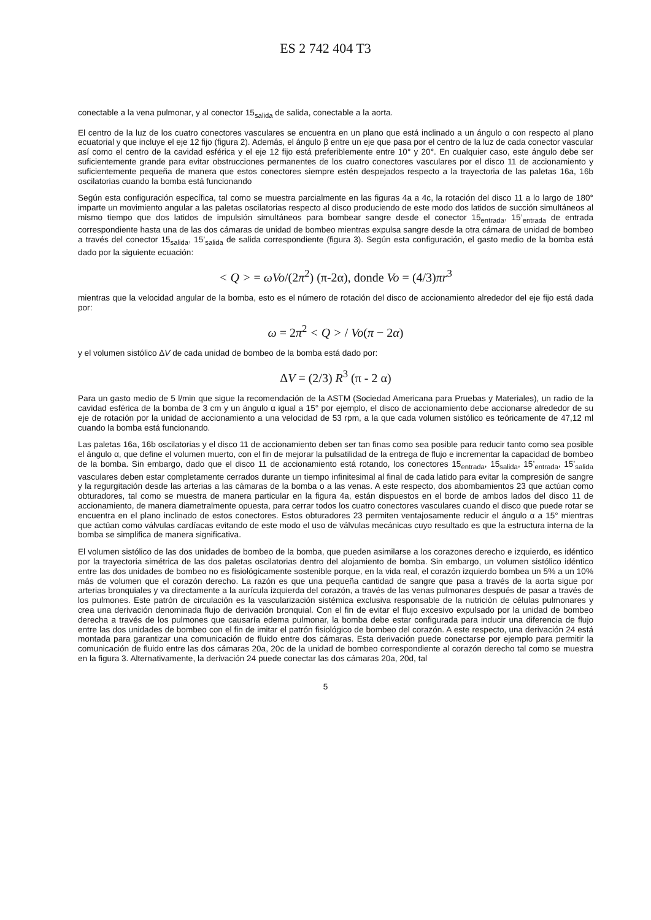ES 2 742 404 T3
conectable a la vena pulmonar, y al conector 15<sub>salida</sub> de salida, conectable a la aorta.
El centro de la luz de los cuatro conectores vasculares se encuentra en un plano que está inclinado a un ángulo α con respecto al plano ecuatorial y que incluye el eje 12 fijo (figura 2). Además, el ángulo β entre un eje que pasa por el centro de la luz de cada conector vascular así como el centro de la cavidad esférica y el eje 12 fijo está preferiblemente entre 10° y 20°. En cualquier caso, este ángulo debe ser suficientemente grande para evitar obstrucciones permanentes de los cuatro conectores vasculares por el disco 11 de accionamiento y suficientemente pequeña de manera que estos conectores siempre estén despejados respecto a la trayectoria de las paletas 16a, 16b oscilatorias cuando la bomba está funcionando
Según esta configuración específica, tal como se muestra parcialmente en las figuras 4a a 4c, la rotación del disco 11 a lo largo de 180° imparte un movimiento angular a las paletas oscilatorias respecto al disco produciendo de este modo dos latidos de succión simultáneos al mismo tiempo que dos latidos de impulsión simultáneos para bombear sangre desde el conector 15<sub>entrada</sub>, 15’<sub>entrada</sub> de entrada correspondiente hasta una de las dos cámaras de unidad de bombeo mientras expulsa sangre desde la otra cámara de unidad de bombeo a través del conector 15<sub>salida</sub>, 15’<sub>salida</sub> de salida correspondiente (figura 3). Según esta configuración, el gasto medio de la bomba está dado por la siguiente ecuación:
< Q > = ωVo/(2π<sup>2</sup>) (π-2α), donde Vo = (4/3)πr<sup>3</sup>
mientras que la velocidad angular de la bomba, esto es el número de rotación del disco de accionamiento alrededor del eje fijo está dada por:
ω = 2π<sup>2</sup> < Q > / Vo(π − 2α)
y el volumen sistólico ΔV de cada unidad de bombeo de la bomba está dado por:
ΔV = (2/3) R<sup>3</sup> (π - 2 α)
Para un gasto medio de 5 l/min que sigue la recomendación de la ASTM (Sociedad Americana para Pruebas y Materiales), un radio de la cavidad esférica de la bomba de 3 cm y un ángulo α igual a 15° por ejemplo, el disco de accionamiento debe accionarse alrededor de su eje de rotación por la unidad de accionamiento a una velocidad de 53 rpm, a la que cada volumen sistólico es teóricamente de 47,12 ml cuando la bomba está funcionando.
Las paletas 16a, 16b oscilatorias y el disco 11 de accionamiento deben ser tan finas como sea posible para reducir tanto como sea posible el ángulo α, que define el volumen muerto, con el fin de mejorar la pulsatilidad de la entrega de flujo e incrementar la capacidad de bombeo de la bomba. Sin embargo, dado que el disco 11 de accionamiento está rotando, los conectores 15<sub>entrada</sub>, 15<sub>salida</sub>, 15’<sub>entrada</sub>, 15’<sub>salida</sub> vasculares deben estar completamente cerrados durante un tiempo infinitesimal al final de cada latido para evitar la compresión de sangre y la regurgitación desde las arterias a las cámaras de la bomba o a las venas. A este respecto, dos abombamientos 23 que actúan como obturadores, tal como se muestra de manera particular en la figura 4a, están dispuestos en el borde de ambos lados del disco 11 de accionamiento, de manera diametralmente opuesta, para cerrar todos los cuatro conectores vasculares cuando el disco que puede rotar se encuentra en el plano inclinado de estos conectores. Estos obturadores 23 permiten ventajosamente reducir el ángulo α a 15° mientras que actúan como válvulas cardíacas evitando de este modo el uso de válvulas mecánicas cuyo resultado es que la estructura interna de la bomba se simplifica de manera significativa.
El volumen sistólico de las dos unidades de bombeo de la bomba, que pueden asimilarse a los corazones derecho e izquierdo, es idéntico por la trayectoria simétrica de las dos paletas oscilatorias dentro del alojamiento de bomba. Sin embargo, un volumen sistólico idéntico entre las dos unidades de bombeo no es fisiológicamente sostenible porque, en la vida real, el corazón izquierdo bombea un 5% a un 10% más de volumen que el corazón derecho. La razón es que una pequeña cantidad de sangre que pasa a través de la aorta sigue por arterias bronquiales y va directamente a la aurícula izquierda del corazón, a través de las venas pulmonares después de pasar a través de los pulmones. Este patrón de circulación es la vascularización sistémica exclusiva responsable de la nutrición de células pulmonares y crea una derivación denominada flujo de derivación bronquial. Con el fin de evitar el flujo excesivo expulsado por la unidad de bombeo derecha a través de los pulmones que causaría edema pulmonar, la bomba debe estar configurada para inducir una diferencia de flujo entre las dos unidades de bombeo con el fin de imitar el patrón fisiológico de bombeo del corazón. A este respecto, una derivación 24 está montada para garantizar una comunicación de fluido entre dos cámaras. Esta derivación puede conectarse por ejemplo para permitir la comunicación de fluido entre las dos cámaras 20a, 20c de la unidad de bombeo correspondiente al corazón derecho tal como se muestra en la figura 3. Alternativamente, la derivación 24 puede conectar las dos cámaras 20a, 20d, tal
5